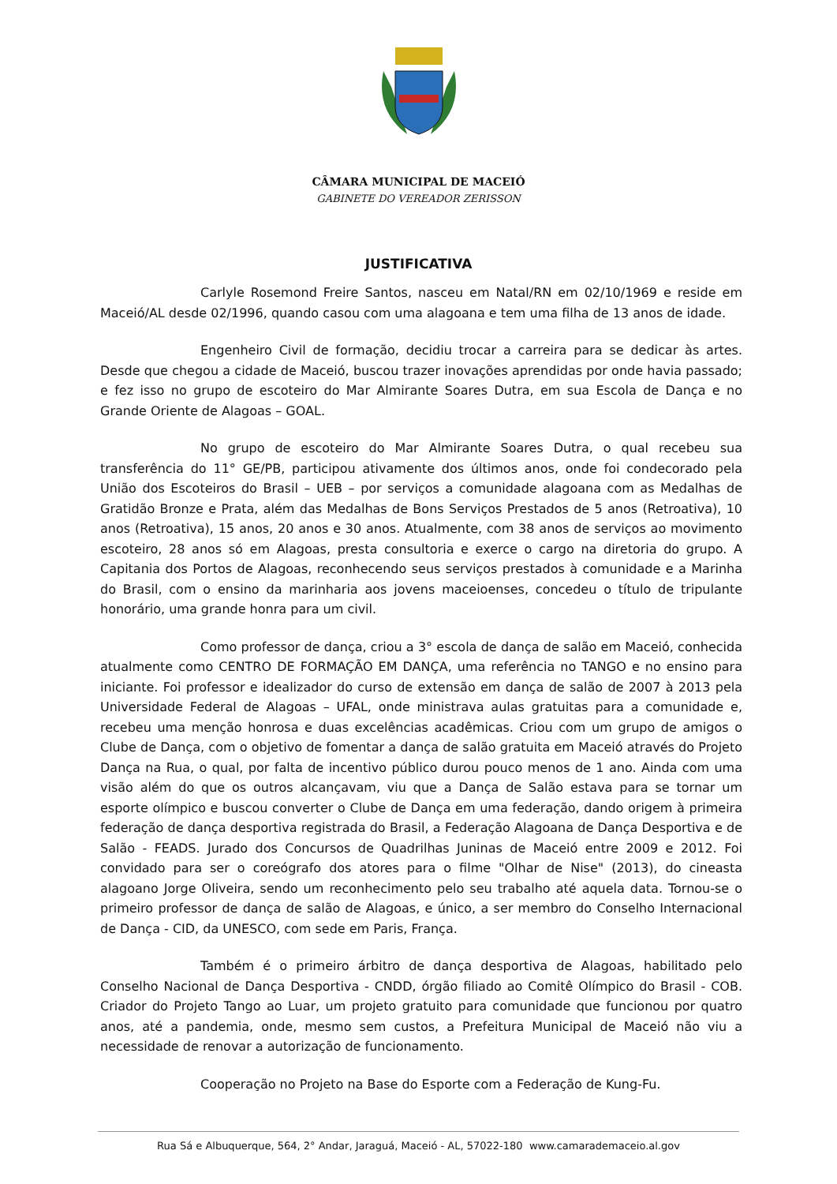CÂMARA MUNICIPAL DE MACEIÓ
GABINETE DO VEREADOR ZERISSON
JUSTIFICATIVA
Carlyle Rosemond Freire Santos, nasceu em Natal/RN em 02/10/1969 e reside em Maceió/AL desde 02/1996, quando casou com uma alagoana e tem uma filha de 13 anos de idade.
Engenheiro Civil de formação, decidiu trocar a carreira para se dedicar às artes. Desde que chegou a cidade de Maceió, buscou trazer inovações aprendidas por onde havia passado; e fez isso no grupo de escoteiro do Mar Almirante Soares Dutra, em sua Escola de Dança e no Grande Oriente de Alagoas – GOAL.
No grupo de escoteiro do Mar Almirante Soares Dutra, o qual recebeu sua transferência do 11° GE/PB, participou ativamente dos últimos anos, onde foi condecorado pela União dos Escoteiros do Brasil – UEB – por serviços a comunidade alagoana com as Medalhas de Gratidão Bronze e Prata, além das Medalhas de Bons Serviços Prestados de 5 anos (Retroativa), 10 anos (Retroativa), 15 anos, 20 anos e 30 anos. Atualmente, com 38 anos de serviços ao movimento escoteiro, 28 anos só em Alagoas, presta consultoria e exerce o cargo na diretoria do grupo. A Capitania dos Portos de Alagoas, reconhecendo seus serviços prestados à comunidade e a Marinha do Brasil, com o ensino da marinharia aos jovens maceioenses, concedeu o título de tripulante honorário, uma grande honra para um civil.
Como professor de dança, criou a 3° escola de dança de salão em Maceió, conhecida atualmente como CENTRO DE FORMAÇÃO EM DANÇA, uma referência no TANGO e no ensino para iniciante. Foi professor e idealizador do curso de extensão em dança de salão de 2007 à 2013 pela Universidade Federal de Alagoas – UFAL, onde ministrava aulas gratuitas para a comunidade e, recebeu uma menção honrosa e duas excelências acadêmicas. Criou com um grupo de amigos o Clube de Dança, com o objetivo de fomentar a dança de salão gratuita em Maceió através do Projeto Dança na Rua, o qual, por falta de incentivo público durou pouco menos de 1 ano. Ainda com uma visão além do que os outros alcançavam, viu que a Dança de Salão estava para se tornar um esporte olímpico e buscou converter o Clube de Dança em uma federação, dando origem à primeira federação de dança desportiva registrada do Brasil, a Federação Alagoana de Dança Desportiva e de Salão - FEADS. Jurado dos Concursos de Quadrilhas Juninas de Maceió entre 2009 e 2012. Foi convidado para ser o coreógrafo dos atores para o filme "Olhar de Nise" (2013), do cineasta alagoano Jorge Oliveira, sendo um reconhecimento pelo seu trabalho até aquela data. Tornou-se o primeiro professor de dança de salão de Alagoas, e único, a ser membro do Conselho Internacional de Dança - CID, da UNESCO, com sede em Paris, França.
Também é o primeiro árbitro de dança desportiva de Alagoas, habilitado pelo Conselho Nacional de Dança Desportiva - CNDD, órgão filiado ao Comitê Olímpico do Brasil - COB. Criador do Projeto Tango ao Luar, um projeto gratuito para comunidade que funcionou por quatro anos, até a pandemia, onde, mesmo sem custos, a Prefeitura Municipal de Maceió não viu a necessidade de renovar a autorização de funcionamento.
Cooperação no Projeto na Base do Esporte com a Federação de Kung-Fu.
Rua Sá e Albuquerque, 564, 2° Andar, Jaraguá, Maceió - AL, 57022-180 www.camarademaceio.al.gov